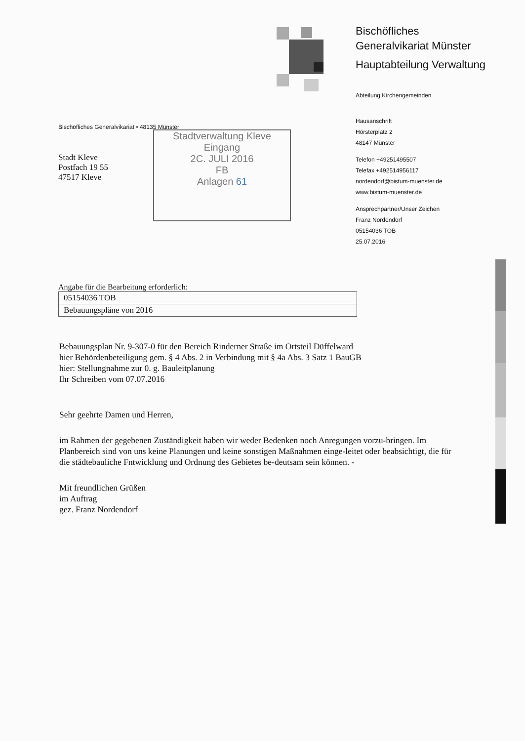Bischöfliches
Generalvikariat Münster
Hauptabteilung Verwaltung
Abteilung Kirchengemeinden
Hausanschrift
Hörsterplatz 2
48147 Münster
Telefon +49251495507
Telefax +492514956117
nordendorf@bistum-muenster.de
www.bistum-muenster.de
Ansprechpartner/Unser Zeichen
Franz Nordendorf
05154036 TÖB
25.07.2016
Bischöfliches Generalvikariat • 48135 Münster
Stadt Kleve
Postfach 19 55
47517 Kleve
Stadtverwaltung Kleve
Eingang
2C. JULI 2016
FB
Anlagen 61
Angabe für die Bearbeitung erforderlich:
05154036 TOB
Bebauungspläne von 2016
Bebauungsplan Nr. 9-307-0 für den Bereich Rinderner Straße im Ortsteil Düffelward
hier Behördenbeteiligung gem. § 4 Abs. 2 in Verbindung mit § 4a Abs. 3 Satz 1 BauGB
hier: Stellungnahme zur 0. g. Bauleitplanung
Ihr Schreiben vom 07.07.2016
Sehr geehrte Damen und Herren,
im Rahmen der gegebenen Zuständigkeit haben wir weder Bedenken noch Anregungen vorzu-bringen. Im Planbereich sind von uns keine Planungen und keine sonstigen Maßnahmen einge-leitet oder beabsichtigt, die für die städtebauliche Fntwicklung und Ordnung des Gebietes be-deutsam sein können. -
Mit freundlichen Grüßen
im Auftrag
gez. Franz Nordendorf